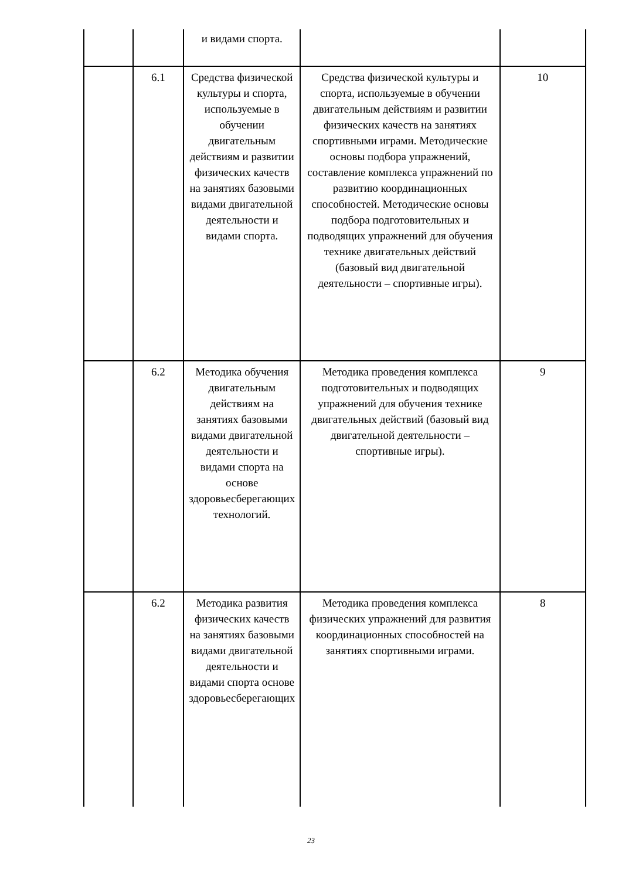| | | и видами спорта. | | |
| | 6.1 | Средства физической культуры и спорта, используемые в обучении двигательным действиям и развитии физических качеств на занятиях базовыми видами двигательной деятельности и видами спорта. | Средства физической культуры и спорта, используемые в обучении двигательным действиям и развитии физических качеств на занятиях спортивными играми. Методические основы подбора упражнений, составление комплекса упражнений по развитию координационных способностей. Методические основы подбора подготовительных и подводящих упражнений для обучения технике двигательных действий (базовый вид двигательной деятельности – спортивные игры). | 10 |
| | 6.2 | Методика обучения двигательным действиям на занятиях базовыми видами двигательной деятельности и видами спорта на основе здоровьесберегающих технологий. | Методика проведения комплекса подготовительных и подводящих упражнений для обучения технике двигательных действий (базовый вид двигательной деятельности – спортивные игры). | 9 |
| | 6.2 | Методика развития физических качеств на занятиях базовыми видами двигательной деятельности и видами спорта основе здоровьесберегающих | Методика проведения комплекса физических упражнений для развития координационных способностей на занятиях спортивными играми. | 8 |
23